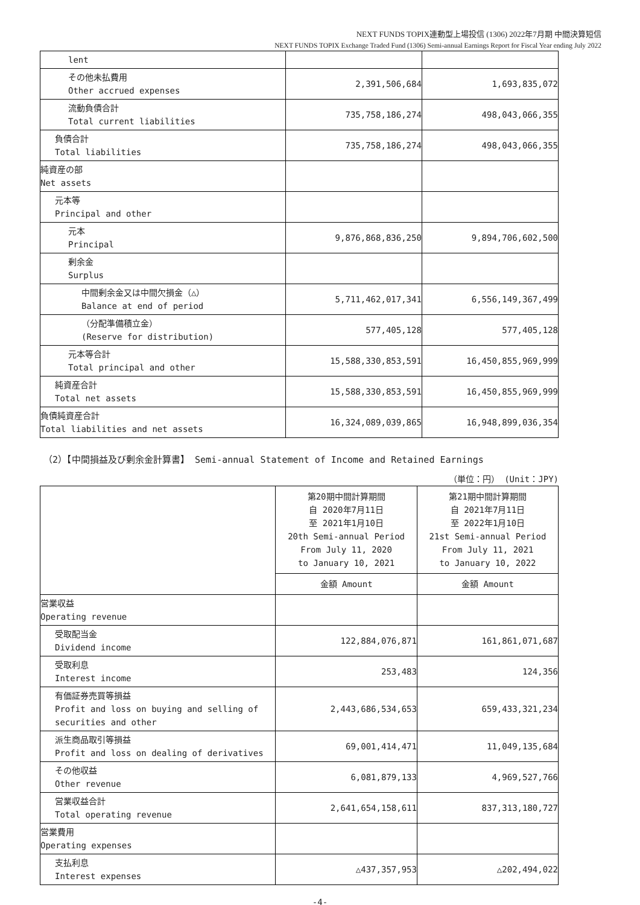NEXT FUNDS TOPIX連動型上場投信 (1306) 2022年7月期 中間決算短信
NEXT FUNDS TOPIX Exchange Traded Fund (1306) Semi-annual Earnings Report for Fiscal Year ending July 2022
| lent | | |
| その他未払費用 Other accrued expenses | 2,391,506,684 | 1,693,835,072 |
| 流動負債合計 Total current liabilities | 735,758,186,274 | 498,043,066,355 |
| 負債合計 Total liabilities | 735,758,186,274 | 498,043,066,355 |
| 純資産の部 Net assets | | |
| 元本等 Principal and other | | |
| 元本 Principal | 9,876,868,836,250 | 9,894,706,602,500 |
| 剰余金 Surplus | | |
| 中間剰余金又は中間欠損金（△） Balance at end of period | 5,711,462,017,341 | 6,556,149,367,499 |
| （分配準備積立金） (Reserve for distribution) | 577,405,128 | 577,405,128 |
| 元本等合計 Total principal and other | 15,588,330,853,591 | 16,450,855,969,999 |
| 純資産合計 Total net assets | 15,588,330,853,591 | 16,450,855,969,999 |
| 負債純資産合計 Total liabilities and net assets | 16,324,089,039,865 | 16,948,899,036,354 |
（2）【中間損益及び剰余金計算書】 Semi-annual Statement of Income and Retained Earnings
（単位：円） (Unit：JPY)
| | 第20期中間計算期間 自 2020年7月11日 至 2021年1月10日 20th Semi-annual Period From July 11, 2020 to January 10, 2021 | 第21期中間計算期間 自 2021年7月11日 至 2022年1月10日 21st Semi-annual Period From July 11, 2021 to January 10, 2022 |
| | 金額 Amount | 金額 Amount |
| 営業収益 Operating revenue | | |
| 受取配当金 Dividend income | 122,884,076,871 | 161,861,071,687 |
| 受取利息 Interest income | 253,483 | 124,356 |
| 有価証券売買等損益 Profit and loss on buying and selling of securities and other | 2,443,686,534,653 | 659,433,321,234 |
| 派生商品取引等損益 Profit and loss on dealing of derivatives | 69,001,414,471 | 11,049,135,684 |
| その他収益 Other revenue | 6,081,879,133 | 4,969,527,766 |
| 営業収益合計 Total operating revenue | 2,641,654,158,611 | 837,313,180,727 |
| 営業費用 Operating expenses | | |
| 支払利息 Interest expenses | △437,357,953 | △202,494,022 |
-4-